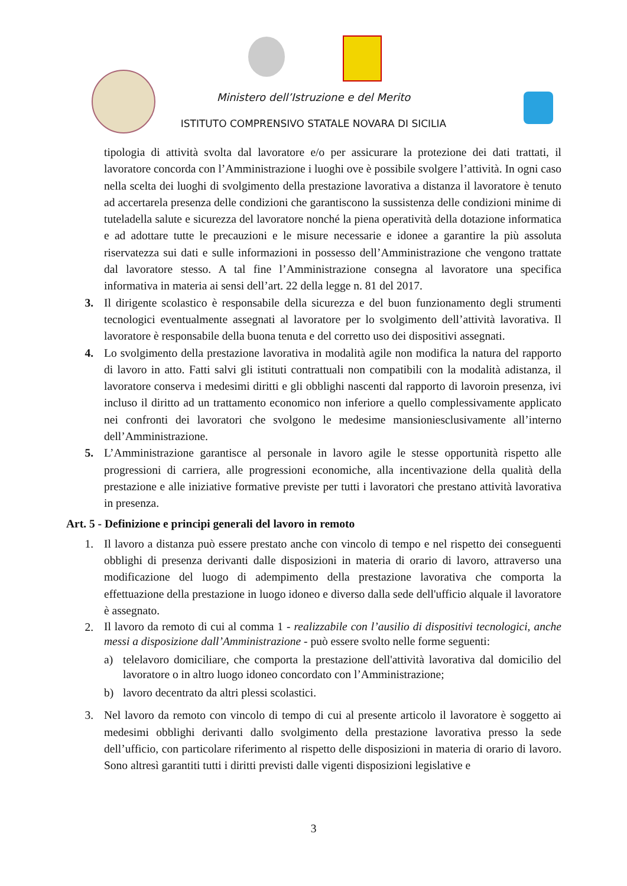Ministero dell’Istruzione e del Merito
ISTITUTO COMPRENSIVO STATALE NOVARA DI SICILIA
tipologia di attività svolta dal lavoratore e/o per assicurare la protezione dei dati trattati, il lavoratore concorda con l’Amministrazione i luoghi ove è possibile svolgere l’attività. In ogni caso nella scelta dei luoghi di svolgimento della prestazione lavorativa a distanza il lavoratore è tenuto ad accertarela presenza delle condizioni che garantiscono la sussistenza delle condizioni minime di tuteladella salute e sicurezza del lavoratore nonché la piena operatività della dotazione informatica e ad adottare tutte le precauzioni e le misure necessarie e idonee a garantire la più assoluta riservatezza sui dati e sulle informazioni in possesso dell’Amministrazione che vengono trattate dal lavoratore stesso. A tal fine l’Amministrazione consegna al lavoratore una specifica informativa in materia ai sensi dell’art. 22 della legge n. 81 del 2017.
3. Il dirigente scolastico è responsabile della sicurezza e del buon funzionamento degli strumenti tecnologici eventualmente assegnati al lavoratore per lo svolgimento dell’attività lavorativa. Il lavoratore è responsabile della buona tenuta e del corretto uso dei dispositivi assegnati.
4. Lo svolgimento della prestazione lavorativa in modalità agile non modifica la natura del rapporto di lavoro in atto. Fatti salvi gli istituti contrattuali non compatibili con la modalità adistanza, il lavoratore conserva i medesimi diritti e gli obblighi nascenti dal rapporto di lavoroin presenza, ivi incluso il diritto ad un trattamento economico non inferiore a quello complessivamente applicato nei confronti dei lavoratori che svolgono le medesime mansioniesclusivamente all’interno dell’Amministrazione.
5. L’Amministrazione garantisce al personale in lavoro agile le stesse opportunità rispetto alle progressioni di carriera, alle progressioni economiche, alla incentivazione della qualità della prestazione e alle iniziative formative previste per tutti i lavoratori che prestano attività lavorativa in presenza.
Art. 5 - Definizione e principi generali del lavoro in remoto
1. Il lavoro a distanza può essere prestato anche con vincolo di tempo e nel rispetto dei conseguenti obblighi di presenza derivanti dalle disposizioni in materia di orario di lavoro, attraverso una modificazione del luogo di adempimento della prestazione lavorativa che comporta la effettuazione della prestazione in luogo idoneo e diverso dalla sede dell'ufficio alquale il lavoratore è assegnato.
2.
Il lavoro da remoto di cui al comma 1 - realizzabile con l’ausilio di dispositivi tecnologici, anche messi a disposizione dall’Amministrazione - può essere svolto nelle forme seguenti:
a) telelavoro domiciliare, che comporta la prestazione dell'attività lavorativa dal domicilio del lavoratore o in altro luogo idoneo concordato con l’Amministrazione;
b) lavoro decentrato da altri plessi scolastici.
3. Nel lavoro da remoto con vincolo di tempo di cui al presente articolo il lavoratore è soggetto ai medesimi obblighi derivanti dallo svolgimento della prestazione lavorativa presso la sede dell’ufficio, con particolare riferimento al rispetto delle disposizioni in materia di orario di lavoro. Sono altresì garantiti tutti i diritti previsti dalle vigenti disposizioni legislative e
3